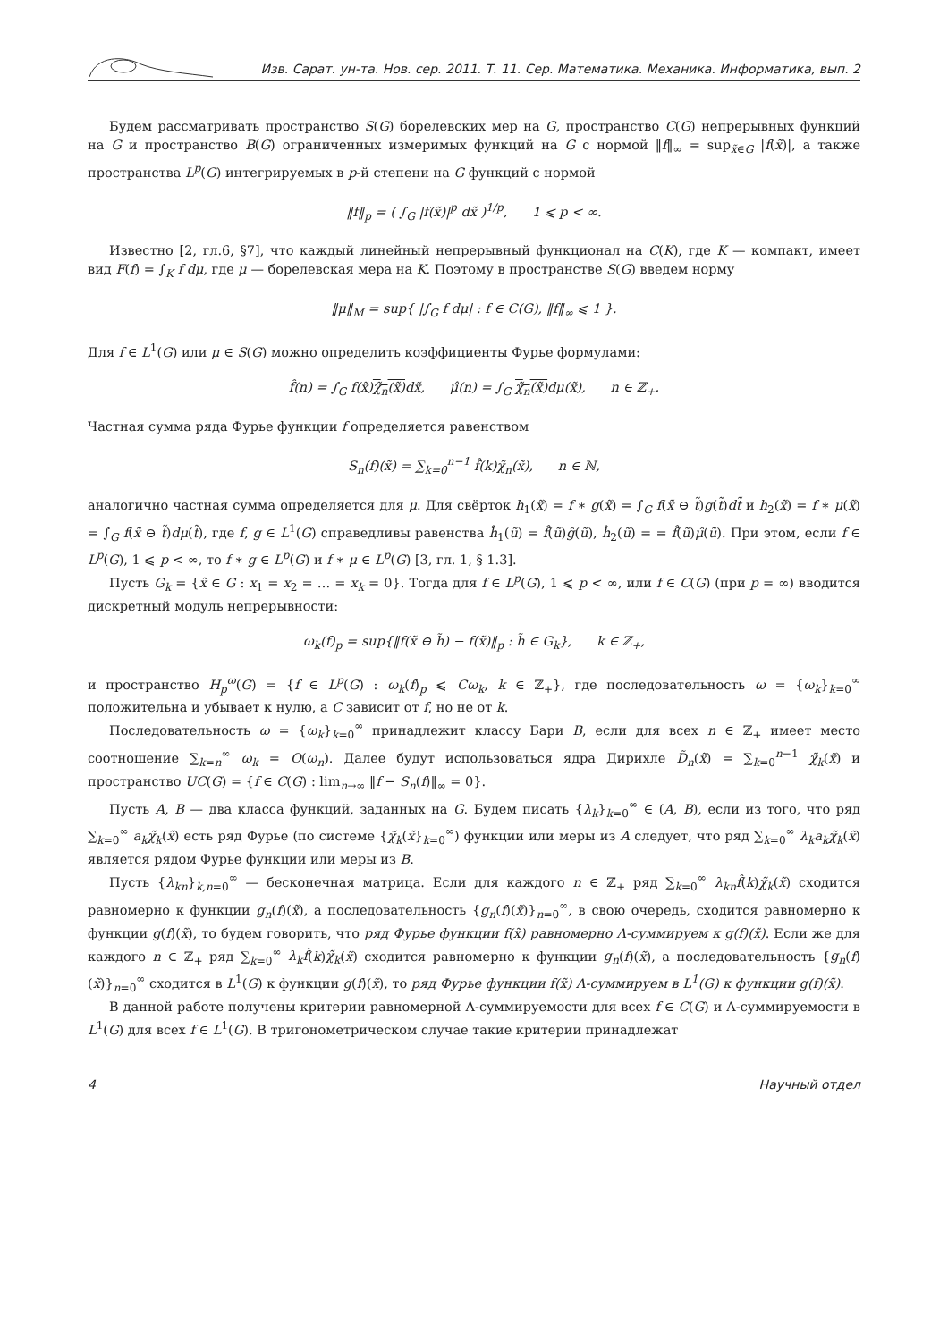Изв. Сарат. ун-та. Нов. сер. 2011. Т. 11. Сер. Математика. Механика. Информатика, вып. 2
Будем рассматривать пространство S(G) борелевских мер на G, пространство C(G) непрерывных функций на G и пространство B(G) ограниченных измеримых функций на G с нормой ‖f‖<sub>∞</sub> = sup<sub>x̃∈G</sub> |f(x̃)|, а также пространства L<sup>p</sup>(G) интегрируемых в p-й степени на G функций с нормой
‖f‖<sub>p</sub> = ( ∫<sub>G</sub> |f(x̃)|<sup>p</sup> dx̃ )<sup>1/p</sup>, 1 ⩽ p < ∞.
Известно [2, гл.6, §7], что каждый линейный непрерывный функционал на C(K), где K — компакт, имеет вид F(f) = ∫<sub>K</sub> f dμ, где μ — борелевская мера на K. Поэтому в пространстве S(G) введем норму
‖μ‖<sub>M</sub> = sup{ |∫<sub>G</sub> f dμ| : f ∈ C(G), ‖f‖<sub>∞</sub> ⩽ 1 }.
Для f ∈ L<sup>1</sup>(G) или μ ∈ S(G) можно определить коэффициенты Фурье формулами:
f̂(n) = ∫<sub>G</sub> f(x̃)χ̃<sub>n</sub>(x̃) dx̃, μ̂(n) = ∫<sub>G</sub> χ̃<sub>n</sub>(x̃) dμ(x̃), n ∈ ℤ<sub>+</sub>.
Частная сумма ряда Фурье функции f определяется равенством
S<sub>n</sub>(f)(x̃) = ∑<sub>k=0</sub><sup>n−1</sup> f̂(k)χ̃<sub>n</sub>(x̃), n ∈ ℕ,
аналогично частная сумма определяется для μ. Для свёрток h<sub>1</sub>(x̃) = f ∗ g(x̃) = ∫<sub>G</sub> f(x̃ ⊖ t̃)g(t̃)dt̃ и h<sub>2</sub>(x̃) = f ∗ μ(x̃) = ∫<sub>G</sub> f(x̃ ⊖ t̃)dμ(t̃), где f, g ∈ L<sup>1</sup>(G) справедливы равенства ĥ<sub>1</sub>(ũ) = f̂(ũ)ĝ(ũ), ĥ<sub>2</sub>(ũ) = = f̂(ũ)μ̂(ũ). При этом, если f ∈ L<sup>p</sup>(G), 1 ⩽ p < ∞, то f ∗ g ∈ L<sup>p</sup>(G) и f ∗ μ ∈ L<sup>p</sup>(G) [3, гл. 1, § 1.3].
Пусть G<sub>k</sub> = {x̃ ∈ G : x<sub>1</sub> = x<sub>2</sub> = … = x<sub>k</sub> = 0}. Тогда для f ∈ L<sup>p</sup>(G), 1 ⩽ p < ∞, или f ∈ C(G) (при p = ∞) вводится дискретный модуль непрерывности:
ω<sub>k</sub>(f)<sub>p</sub> = sup{‖f(x̃ ⊖ h̃) − f(x̃)‖<sub>p</sub> : h̃ ∈ G<sub>k</sub>}, k ∈ ℤ<sub>+</sub>,
и пространство H<sub>p</sub><sup>ω</sup>(G) = {f ∈ L<sup>p</sup>(G) : ω<sub>k</sub>(f)<sub>p</sub> ⩽ Cω<sub>k</sub>, k ∈ ℤ<sub>+</sub>}, где последовательность ω = {ω<sub>k</sub>}<sub>k=0</sub><sup>∞</sup> положительна и убывает к нулю, а C зависит от f, но не от k.
Последовательность ω = {ω<sub>k</sub>}<sub>k=0</sub><sup>∞</sup> принадлежит классу Бари B, если для всех n ∈ ℤ<sub>+</sub> имеет место соотношение ∑<sub>k=n</sub><sup>∞</sup> ω<sub>k</sub> = O(ω<sub>n</sub>). Далее будут использоваться ядра Дирихле D̃<sub>n</sub>(x̃) = ∑<sub>k=0</sub><sup>n−1</sup> χ̃<sub>k</sub>(x̃) и пространство UC(G) = {f ∈ C(G) : lim<sub>n→∞</sub> ‖f − S<sub>n</sub>(f)‖<sub>∞</sub> = 0}.
Пусть A, B — два класса функций, заданных на G. Будем писать {λ<sub>k</sub>}<sub>k=0</sub><sup>∞</sup> ∈ (A, B), если из того, что ряд ∑<sub>k=0</sub><sup>∞</sup> a<sub>k</sub>χ̃<sub>k</sub>(x̃) есть ряд Фурье (по системе {χ̃<sub>k</sub>(x̃}<sub>k=0</sub><sup>∞</sup>) функции или меры из A следует, что ряд ∑<sub>k=0</sub><sup>∞</sup> λ<sub>k</sub>a<sub>k</sub>χ̃<sub>k</sub>(x̃) является рядом Фурье функции или меры из B.
Пусть {λ<sub>kn</sub>}<sub>k,n=0</sub><sup>∞</sup> — бесконечная матрица. Если для каждого n ∈ ℤ<sub>+</sub> ряд ∑<sub>k=0</sub><sup>∞</sup> λ<sub>kn</sub>f̂(k)χ̃<sub>k</sub>(x̃) сходится равномерно к функции g<sub>n</sub>(f)(x̃), а последовательность {g<sub>n</sub>(f)(x̃)}<sub>n=0</sub><sup>∞</sup>, в свою очередь, сходится равномерно к функции g(f)(x̃), то будем говорить, что ряд Фурье функции f(x̃) равномерно Λ-суммируем к g(f)(x̃). Если же для каждого n ∈ ℤ<sub>+</sub> ряд ∑<sub>k=0</sub><sup>∞</sup> λ<sub>k</sub>f̂(k)χ̃<sub>k</sub>(x̃) сходится равномерно к функции g<sub>n</sub>(f)(x̃), а последовательность {g<sub>n</sub>(f)(x̃)}<sub>n=0</sub><sup>∞</sup> сходится в L<sup>1</sup>(G) к функции g(f)(x̃), то ряд Фурье функции f(x̃) Λ-суммируем в L<sup>1</sup>(G) к функции g(f)(x̃).
В данной работе получены критерии равномерной Λ-суммируемости для всех f ∈ C(G) и Λ-суммируемости в L<sup>1</sup>(G) для всех f ∈ L<sup>1</sup>(G). В тригонометрическом случае такие критерии принадлежат
4 Научный отдел